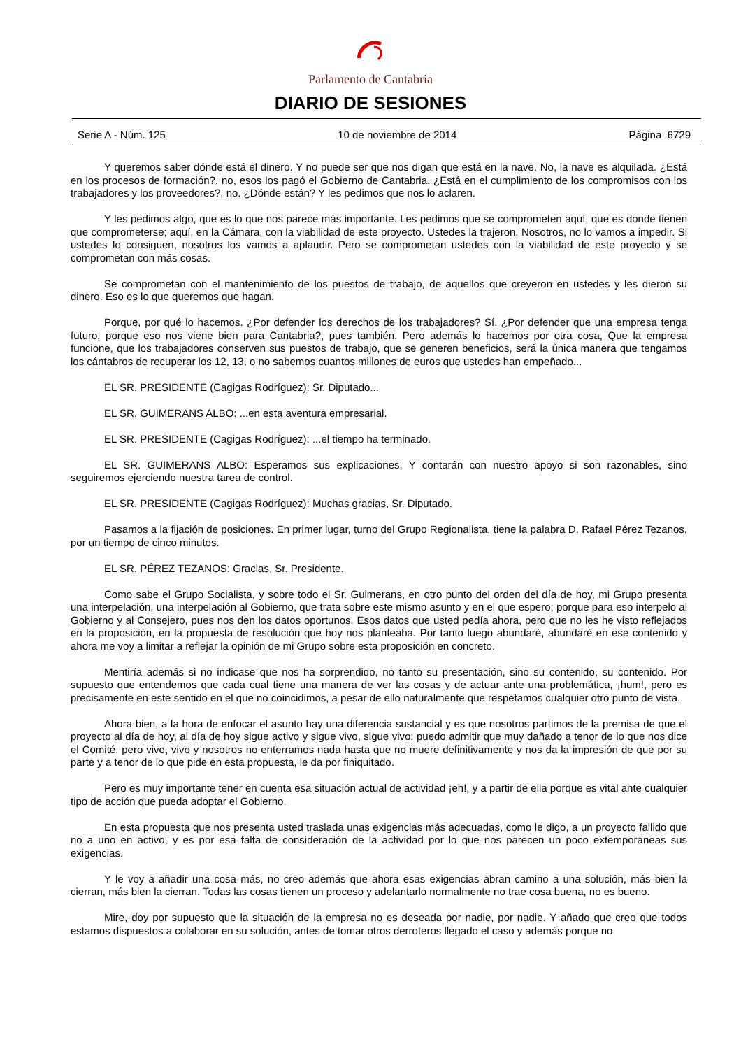Parlamento de Cantabria
DIARIO DE SESIONES
Serie A - Núm. 125 10 de noviembre de 2014 Página 6729
Y queremos saber dónde está el dinero. Y no puede ser que nos digan que está en la nave. No, la nave es alquilada. ¿Está en los procesos de formación?, no, esos los pagó el Gobierno de Cantabria. ¿Está en el cumplimiento de los compromisos con los trabajadores y los proveedores?, no. ¿Dónde están? Y les pedimos que nos lo aclaren.
Y les pedimos algo, que es lo que nos parece más importante. Les pedimos que se comprometen aquí, que es donde tienen que comprometerse; aquí, en la Cámara, con la viabilidad de este proyecto. Ustedes la trajeron. Nosotros, no lo vamos a impedir. Si ustedes lo consiguen, nosotros los vamos a aplaudir. Pero se comprometan ustedes con la viabilidad de este proyecto y se comprometan con más cosas.
Se comprometan con el mantenimiento de los puestos de trabajo, de aquellos que creyeron en ustedes y les dieron su dinero. Eso es lo que queremos que hagan.
Porque, por qué lo hacemos. ¿Por defender los derechos de los trabajadores? Sí. ¿Por defender que una empresa tenga futuro, porque eso nos viene bien para Cantabria?, pues también. Pero además lo hacemos por otra cosa, Que la empresa funcione, que los trabajadores conserven sus puestos de trabajo, que se generen beneficios, será la única manera que tengamos los cántabros de recuperar los 12, 13, o no sabemos cuantos millones de euros que ustedes han empeñado...
EL SR. PRESIDENTE (Cagigas Rodríguez): Sr. Diputado...
EL SR. GUIMERANS ALBO: ...en esta aventura empresarial.
EL SR. PRESIDENTE (Cagigas Rodríguez): ...el tiempo ha terminado.
EL SR. GUIMERANS ALBO: Esperamos sus explicaciones. Y contarán con nuestro apoyo si son razonables, sino seguiremos ejerciendo nuestra tarea de control.
EL SR. PRESIDENTE (Cagigas Rodríguez): Muchas gracias, Sr. Diputado.
Pasamos a la fijación de posiciones. En primer lugar, turno del Grupo Regionalista, tiene la palabra D. Rafael Pérez Tezanos, por un tiempo de cinco minutos.
EL SR. PÉREZ TEZANOS: Gracias, Sr. Presidente.
Como sabe el Grupo Socialista, y sobre todo el Sr. Guimerans, en otro punto del orden del día de hoy, mi Grupo presenta una interpelación, una interpelación al Gobierno, que trata sobre este mismo asunto y en el que espero; porque para eso interpelo al Gobierno y al Consejero, pues nos den los datos oportunos. Esos datos que usted pedía ahora, pero que no les he visto reflejados en la proposición, en la propuesta de resolución que hoy nos planteaba. Por tanto luego abundaré, abundaré en ese contenido y ahora me voy a limitar a reflejar la opinión de mi Grupo sobre esta proposición en concreto.
Mentiría además si no indicase que nos ha sorprendido, no tanto su presentación, sino su contenido, su contenido. Por supuesto que entendemos que cada cual tiene una manera de ver las cosas y de actuar ante una problemática, ¡hum!, pero es precisamente en este sentido en el que no coincidimos, a pesar de ello naturalmente que respetamos cualquier otro punto de vista.
Ahora bien, a la hora de enfocar el asunto hay una diferencia sustancial y es que nosotros partimos de la premisa de que el proyecto al día de hoy, al día de hoy sigue activo y sigue vivo, sigue vivo; puedo admitir que muy dañado a tenor de lo que nos dice el Comité, pero vivo, vivo y nosotros no enterramos nada hasta que no muere definitivamente y nos da la impresión de que por su parte y a tenor de lo que pide en esta propuesta, le da por finiquitado.
Pero es muy importante tener en cuenta esa situación actual de actividad ¡eh!, y a partir de ella porque es vital ante cualquier tipo de acción que pueda adoptar el Gobierno.
En esta propuesta que nos presenta usted traslada unas exigencias más adecuadas, como le digo, a un proyecto fallido que no a uno en activo, y es por esa falta de consideración de la actividad por lo que nos parecen un poco extemporáneas sus exigencias.
Y le voy a añadir una cosa más, no creo además que ahora esas exigencias abran camino a una solución, más bien la cierran, más bien la cierran. Todas las cosas tienen un proceso y adelantarlo normalmente no trae cosa buena, no es bueno.
Mire, doy por supuesto que la situación de la empresa no es deseada por nadie, por nadie. Y añado que creo que todos estamos dispuestos a colaborar en su solución, antes de tomar otros derroteros llegado el caso y además porque no